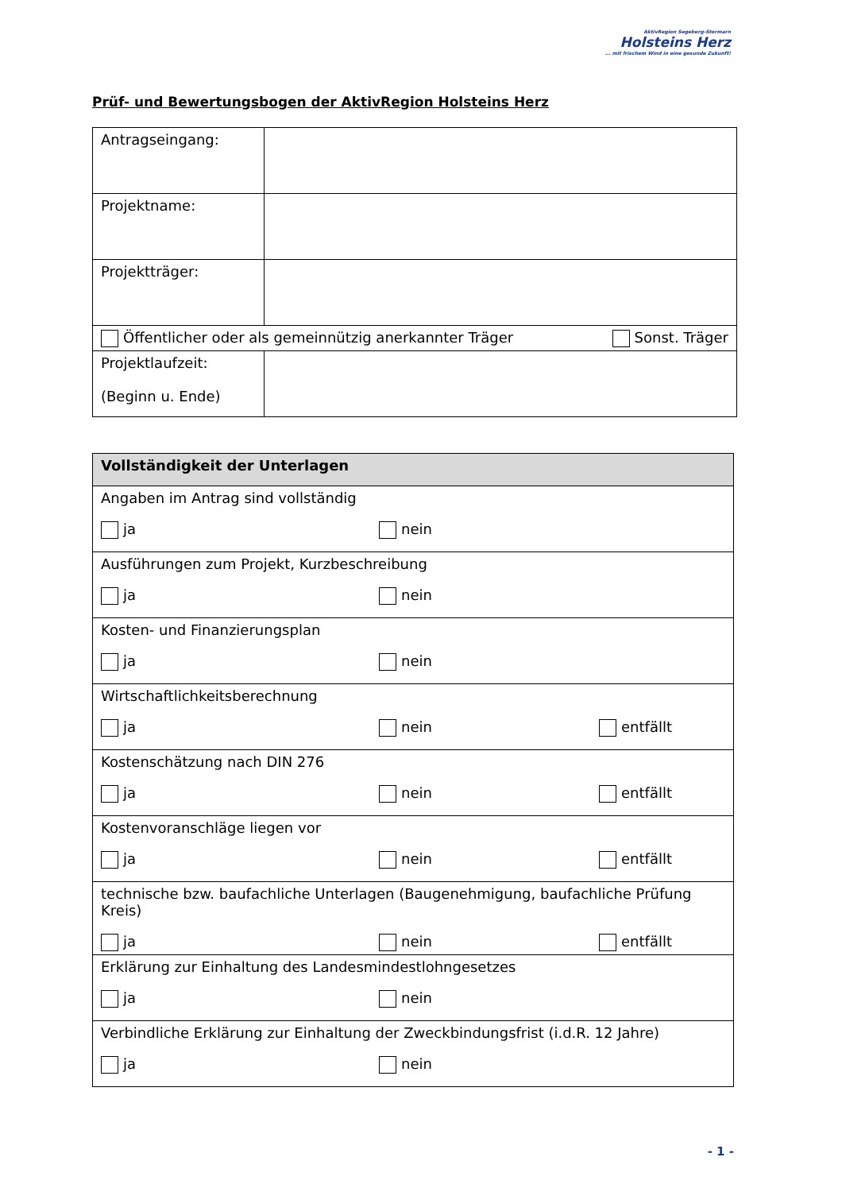AktivRegion Segeberg-Stormarn
Holsteins Herz
... mit frischem Wind in eine gesunde Zukunft!
Prüf- und Bewertungsbogen der AktivRegion Holsteins Herz
| Antragseingang: | |
| Projektname: | |
| Projektträger: | |
| Öffentlicher oder als gemeinnützig anerkannter Träger Sonst. Träger | |
| Projektlaufzeit: (Beginn u. Ende) | |
| Vollständigkeit der Unterlagen |
| --- |
| Angaben im Antrag sind vollständig ja nein |
| Ausführungen zum Projekt, Kurzbeschreibung ja nein |
| Kosten- und Finanzierungsplan ja nein |
| Wirtschaftlichkeitsberechnung ja nein entfällt |
| Kostenschätzung nach DIN 276 ja nein entfällt |
| Kostenvoranschläge liegen vor ja nein entfällt |
| technische bzw. baufachliche Unterlagen (Baugenehmigung, baufachliche Prüfung Kreis) ja nein entfällt |
| Erklärung zur Einhaltung des Landesmindestlohngesetzes ja nein |
| Verbindliche Erklärung zur Einhaltung der Zweckbindungsfrist (i.d.R. 12 Jahre) ja nein |
- 1 -